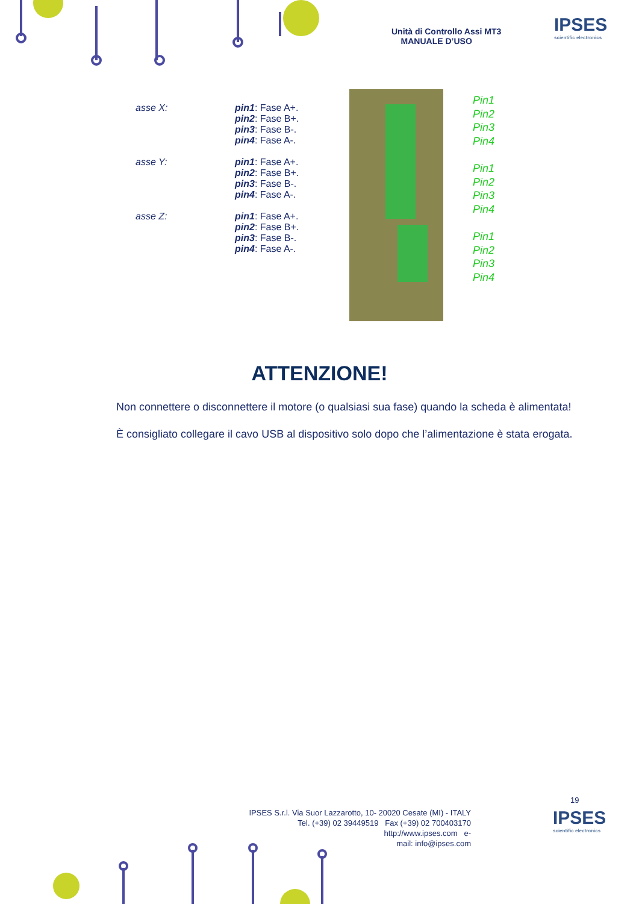Unità di Controllo Assi MT3
MANUALE D’USO
IPSES
scientific electronics
asse X: pin1: Fase A+.
pin2: Fase B+.
pin3: Fase B-.
pin4: Fase A-.
asse Y: pin1: Fase A+.
pin2: Fase B+.
pin3: Fase B-.
pin4: Fase A-.
asse Z: pin1: Fase A+.
pin2: Fase B+.
pin3: Fase B-.
pin4: Fase A-.
Pin1
Pin2
Pin3
Pin4
Pin1
Pin2
Pin3
Pin4
Pin1
Pin2
Pin3
Pin4
ATTENZIONE!
Non connettere o disconnettere il motore (o qualsiasi sua fase) quando la scheda è alimentata!
È consigliato collegare il cavo USB al dispositivo solo dopo che l’alimentazione è stata erogata.
19
IPSES S.r.l. Via Suor Lazzarotto, 10- 20020 Cesate (MI) - ITALY
Tel. (+39) 02 39449519 Fax (+39) 02 700403170
http://www.ipses.com e-
mail: info@ipses.com
IPSES
scientific electronics